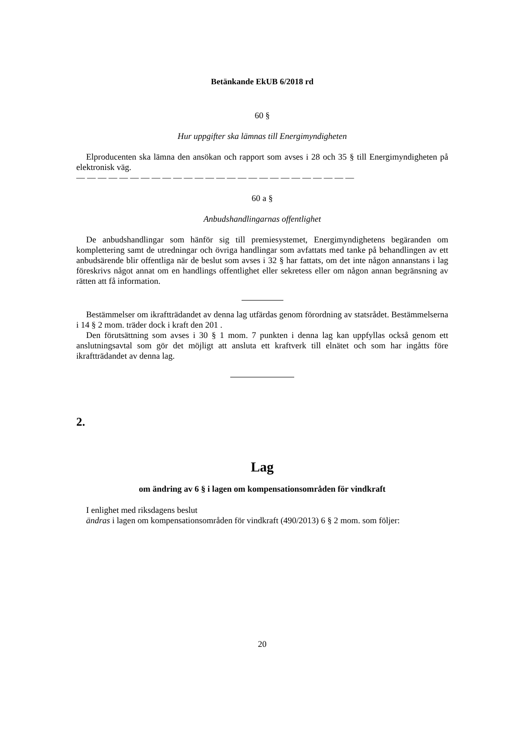Betänkande EkUB 6/2018 rd
60 §
Hur uppgifter ska lämnas till Energimyndigheten
Elproducenten ska lämna den ansökan och rapport som avses i 28 och 35 § till Energimyndig­heten på elektronisk väg.
— — — — — — — — — — — — — — — — — — — — — — — — — —
60 a §
Anbudshandlingarnas offentlighet
De anbudshandlingar som hänför sig till premiesystemet, Energimyndighetens begäranden om komplettering samt de utredningar och övriga handlingar som avfattats med tanke på behandling­en av ett anbudsärende blir offentliga när de beslut som avses i 32 § har fattats, om det inte någon annanstans i lag föreskrivs något annat om en handlings offentlighet eller sekretess eller om nå­gon annan begränsning av rätten att få information.
Bestämmelser om ikraftträdandet av denna lag utfärdas genom förordning av statsrådet. Be­stämmelserna i 14 § 2 mom. träder dock i kraft den 201 .
Den förutsättning som avses i 30 § 1 mom. 7 punkten i denna lag kan uppfyllas också genom ett anslutningsavtal som gör det möjligt att ansluta ett kraftverk till elnätet och som har ingåtts före ikraftträdandet av denna lag.
2.
Lag
om ändring av 6 § i lagen om kompensationsområden för vindkraft
I enlighet med riksdagens beslut
ändras i lagen om kompensationsområden för vindkraft (490/2013) 6 § 2 mom. som följer:
20